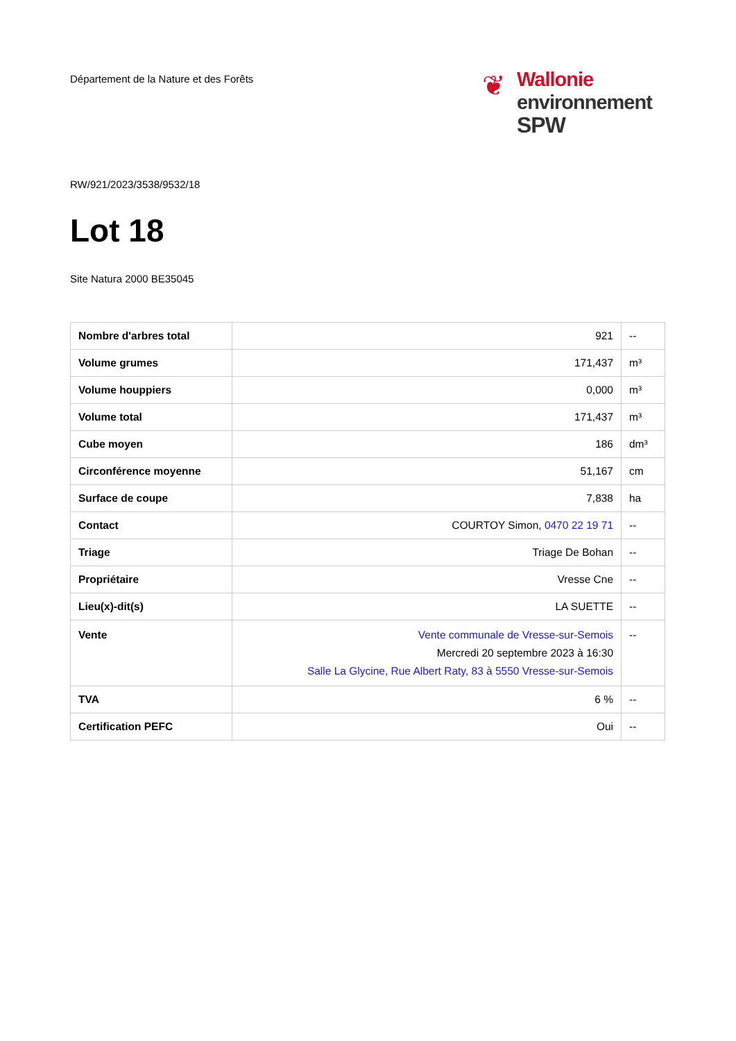Département de la Nature et des Forêts
❦ Wallonie
environnement
SPW
RW/921/2023/3538/9532/18
Lot 18
Site Natura 2000 BE35045
| Nombre d'arbres total | 921 | -- |
| Volume grumes | 171,437 | m³ |
| Volume houppiers | 0,000 | m³ |
| Volume total | 171,437 | m³ |
| Cube moyen | 186 | dm³ |
| Circonférence moyenne | 51,167 | cm |
| Surface de coupe | 7,838 | ha |
| Contact | COURTOY Simon, 0470 22 19 71 | -- |
| Triage | Triage De Bohan | -- |
| Propriétaire | Vresse Cne | -- |
| Lieu(x)-dit(s) | LA SUETTE | -- |
| Vente | Vente communale de Vresse-sur-Semois Mercredi 20 septembre 2023 à 16:30 Salle La Glycine, Rue Albert Raty, 83 à 5550 Vresse-sur-Semois | -- |
| TVA | 6 % | -- |
| Certification PEFC | Oui | -- |